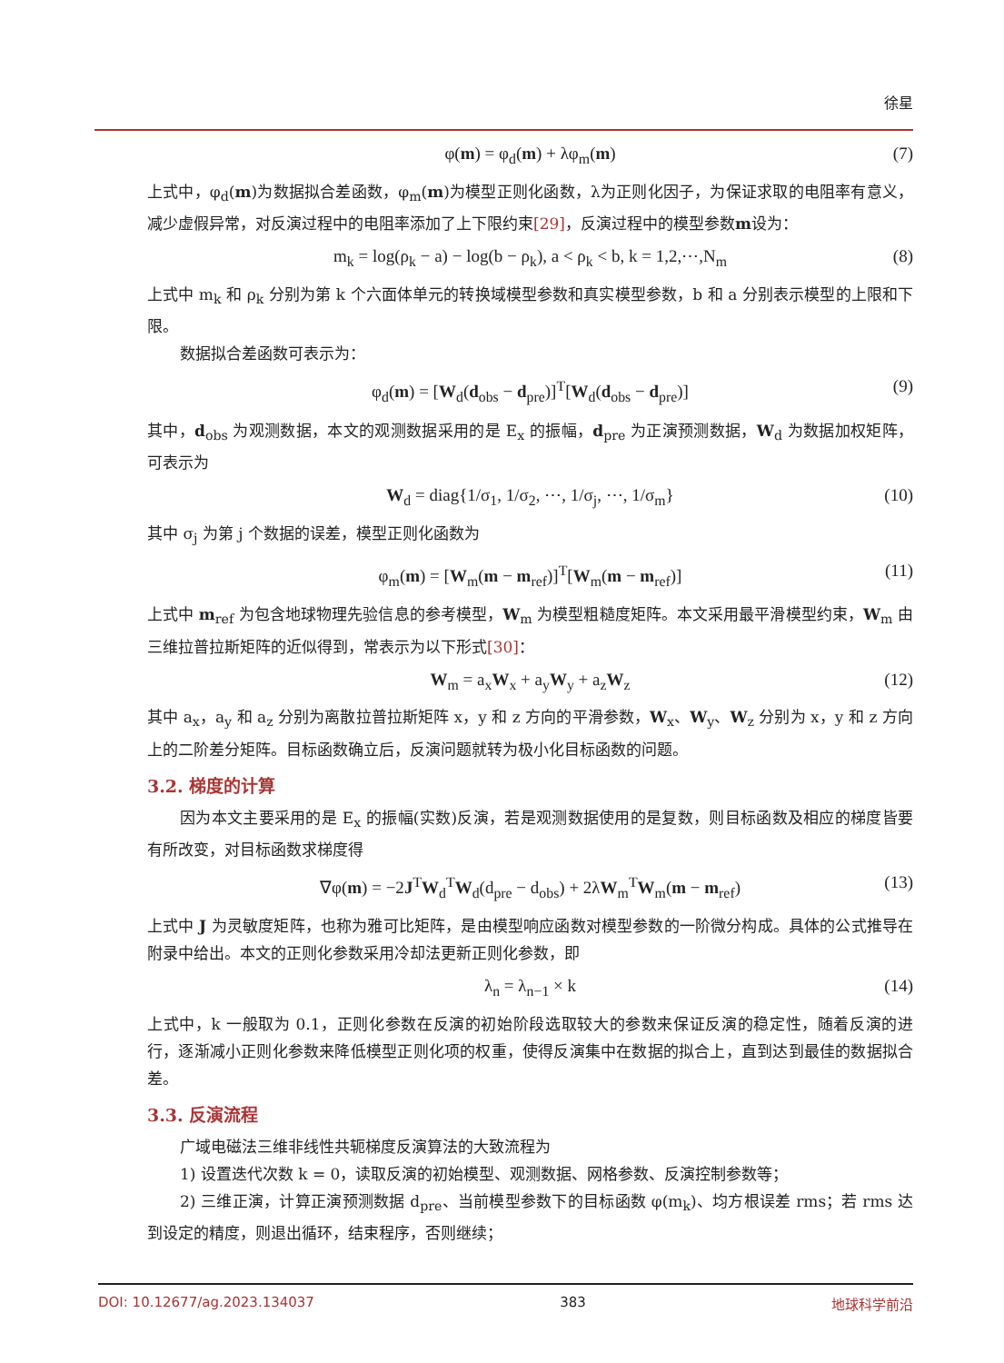徐星
φ(m) = φ<sub>d</sub>(m) + λφ<sub>m</sub>(m) (7)
上式中，φ<sub>d</sub>(m)为数据拟合差函数，φ<sub>m</sub>(m)为模型正则化函数，λ为正则化因子，为保证求取的电阻率有意义，减少虚假异常，对反演过程中的电阻率添加了上下限约束[29]，反演过程中的模型参数m设为：
m<sub>k</sub> = log(ρ<sub>k</sub> − a) − log(b − ρ<sub>k</sub>), a < ρ<sub>k</sub> < b, k = 1,2,⋯,N<sub>m</sub> (8)
上式中 m<sub>k</sub> 和 ρ<sub>k</sub> 分别为第 k 个六面体单元的转换域模型参数和真实模型参数，b 和 a 分别表示模型的上限和下限。
数据拟合差函数可表示为：
φ<sub>d</sub>(m) = [W<sub>d</sub>(d<sub>obs</sub> − d<sub>pre</sub>)]<sup>T</sup>[W<sub>d</sub>(d<sub>obs</sub> − d<sub>pre</sub>)] (9)
其中，d<sub>obs</sub> 为观测数据，本文的观测数据采用的是 E<sub>x</sub> 的振幅，d<sub>pre</sub> 为正演预测数据，W<sub>d</sub> 为数据加权矩阵，可表示为
W<sub>d</sub> = diag{1/σ<sub>1</sub>, 1/σ<sub>2</sub>, ⋯, 1/σ<sub>j</sub>, ⋯, 1/σ<sub>m</sub>} (10)
其中 σ<sub>j</sub> 为第 j 个数据的误差，模型正则化函数为
φ<sub>m</sub>(m) = [W<sub>m</sub>(m − m<sub>ref</sub>)]<sup>T</sup>[W<sub>m</sub>(m − m<sub>ref</sub>)] (11)
上式中 m<sub>ref</sub> 为包含地球物理先验信息的参考模型，W<sub>m</sub> 为模型粗糙度矩阵。本文采用最平滑模型约束，W<sub>m</sub> 由三维拉普拉斯矩阵的近似得到，常表示为以下形式[30]：
W<sub>m</sub> = a<sub>x</sub>W<sub>x</sub> + a<sub>y</sub>W<sub>y</sub> + a<sub>z</sub>W<sub>z</sub> (12)
其中 a<sub>x</sub>，a<sub>y</sub> 和 a<sub>z</sub> 分别为离散拉普拉斯矩阵 x，y 和 z 方向的平滑参数，W<sub>x</sub>、W<sub>y</sub>、W<sub>z</sub> 分别为 x，y 和 z 方向上的二阶差分矩阵。目标函数确立后，反演问题就转为极小化目标函数的问题。
3.2. 梯度的计算
因为本文主要采用的是 E<sub>x</sub> 的振幅(实数)反演，若是观测数据使用的是复数，则目标函数及相应的梯度皆要有所改变，对目标函数求梯度得
∇φ(m) = −2J<sup>T</sup>W<sub>d</sub><sup>T</sup>W<sub>d</sub>(d<sub>pre</sub> − d<sub>obs</sub>) + 2λW<sub>m</sub><sup>T</sup>W<sub>m</sub>(m − m<sub>ref</sub>) (13)
上式中 J 为灵敏度矩阵，也称为雅可比矩阵，是由模型响应函数对模型参数的一阶微分构成。具体的公式推导在附录中给出。本文的正则化参数采用冷却法更新正则化参数，即
λ<sub>n</sub> = λ<sub>n−1</sub> × k (14)
上式中，k 一般取为 0.1，正则化参数在反演的初始阶段选取较大的参数来保证反演的稳定性，随着反演的进行，逐渐减小正则化参数来降低模型正则化项的权重，使得反演集中在数据的拟合上，直到达到最佳的数据拟合差。
3.3. 反演流程
广域电磁法三维非线性共轭梯度反演算法的大致流程为
1) 设置迭代次数 k = 0，读取反演的初始模型、观测数据、网格参数、反演控制参数等；
2) 三维正演，计算正演预测数据 d<sub>pre</sub>、当前模型参数下的目标函数 φ(m<sub>k</sub>)、均方根误差 rms；若 rms 达到设定的精度，则退出循环，结束程序，否则继续；
DOI: 10.12677/ag.2023.134037 383 地球科学前沿